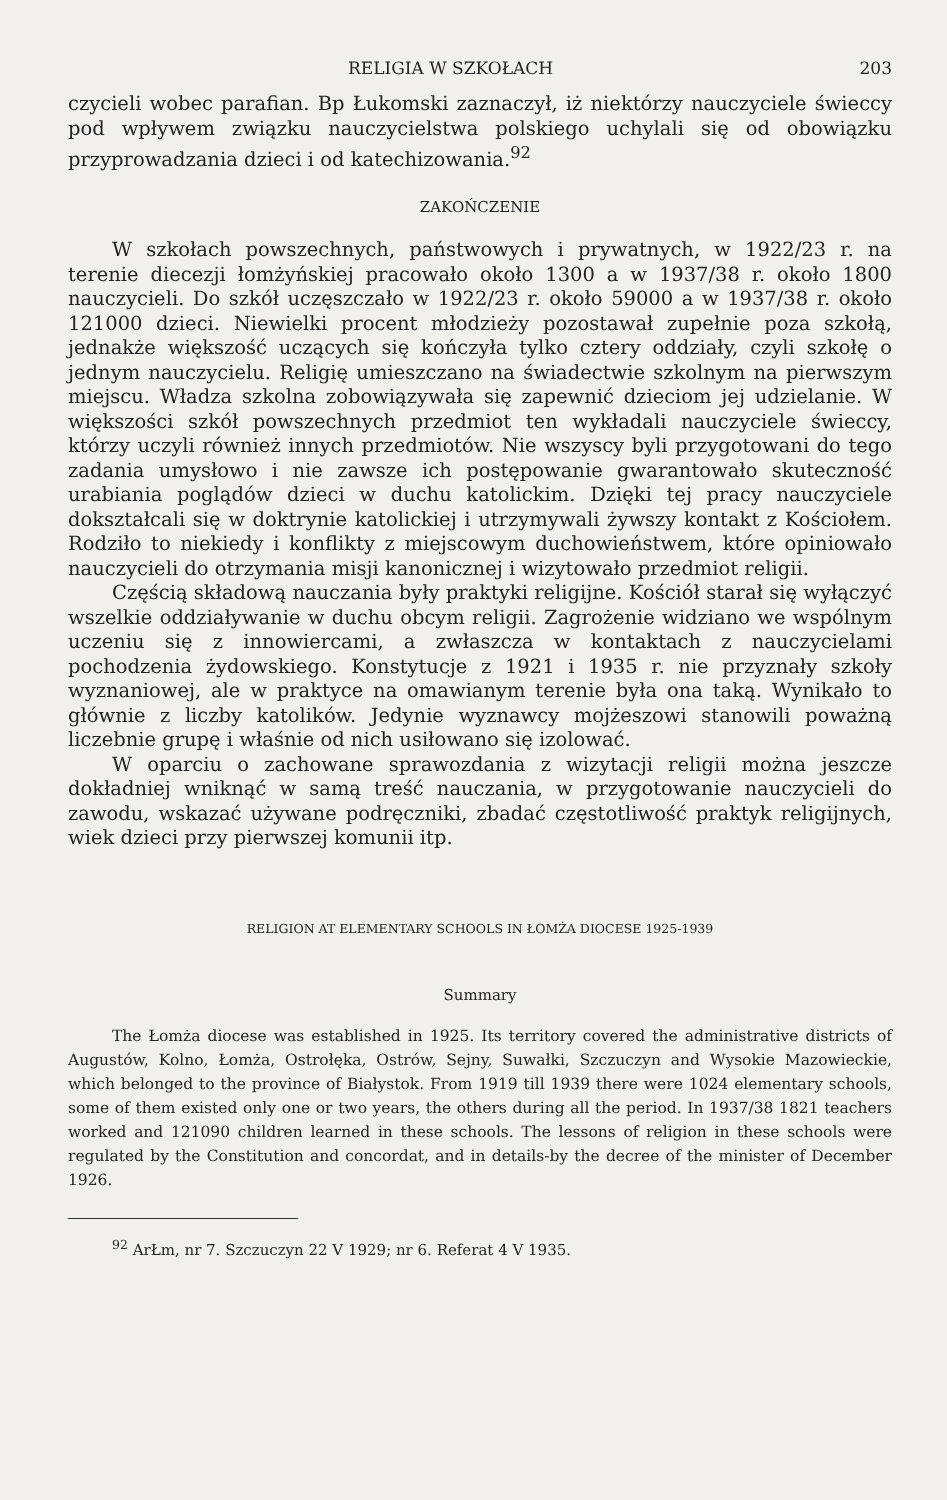RELIGIA W SZKOŁACH 203
czycieli wobec parafian. Bp Łukomski zaznaczył, iż niektórzy nauczyciele świeccy pod wpływem związku nauczycielstwa polskiego uchylali się od obowiązku przyprowadzania dzieci i od katechizowania.<sup>92</sup>
ZAKOŃCZENIE
W szkołach powszechnych, państwowych i prywatnych, w 1922/23 r. na terenie diecezji łomżyńskiej pracowało około 1300 a w 1937/38 r. około 1800 nauczycieli. Do szkół uczęszczało w 1922/23 r. około 59000 a w 1937/38 r. około 121000 dzieci. Niewielki procent młodzieży pozostawał zupełnie poza szkołą, jednakże większość uczących się kończyła tylko cztery oddziały, czyli szkołę o jednym nauczycielu. Religię umieszczano na świadectwie szkolnym na pierwszym miejscu. Władza szkolna zobowiązywała się zapewnić dzieciom jej udzielanie. W większości szkół powszechnych przedmiot ten wykładali nauczyciele świeccy, którzy uczyli również innych przedmiotów. Nie wszyscy byli przygotowani do tego zadania umysłowo i nie zawsze ich postępowanie gwarantowało skuteczność urabiania poglądów dzieci w duchu katolickim. Dzięki tej pracy nauczyciele dokształcali się w doktrynie katolickiej i utrzymywali żywszy kontakt z Kościołem. Rodziło to niekiedy i konflikty z miejscowym duchowieństwem, które opiniowało nauczycieli do otrzymania misji kanonicznej i wizytowało przedmiot religii.
Częścią składową nauczania były praktyki religijne. Kościół starał się wyłączyć wszelkie oddziaływanie w duchu obcym religii. Zagrożenie widziano we wspólnym uczeniu się z innowiercami, a zwłaszcza w kontaktach z nauczycielami pochodzenia żydowskiego. Konstytucje z 1921 i 1935 r. nie przyznały szkoły wyznaniowej, ale w praktyce na omawianym terenie była ona taką. Wynikało to głównie z liczby katolików. Jedynie wyznawcy mojżeszowi stanowili poważną liczebnie grupę i właśnie od nich usiłowano się izolować.
W oparciu o zachowane sprawozdania z wizytacji religii można jeszcze dokładniej wniknąć w samą treść nauczania, w przygotowanie nauczycieli do zawodu, wskazać używane podręczniki, zbadać częstotliwość praktyk religijnych, wiek dzieci przy pierwszej komunii itp.
RELIGION AT ELEMENTARY SCHOOLS IN ŁOMŻA DIOCESE 1925-1939
Summary
The Łomża diocese was established in 1925. Its territory covered the administrative districts of Augustów, Kolno, Łomża, Ostrołęka, Ostrów, Sejny, Suwałki, Szczuczyn and Wysokie Mazowieckie, which belonged to the province of Białystok. From 1919 till 1939 there were 1024 elementary schools, some of them existed only one or two years, the others during all the period. In 1937/38 1821 teachers worked and 121090 children learned in these schools. The lessons of religion in these schools were regulated by the Constitution and concordat, and in details-by the decree of the minister of December 1926.
<sup>92</sup> ArŁm, nr 7. Szczuczyn 22 V 1929; nr 6. Referat 4 V 1935.